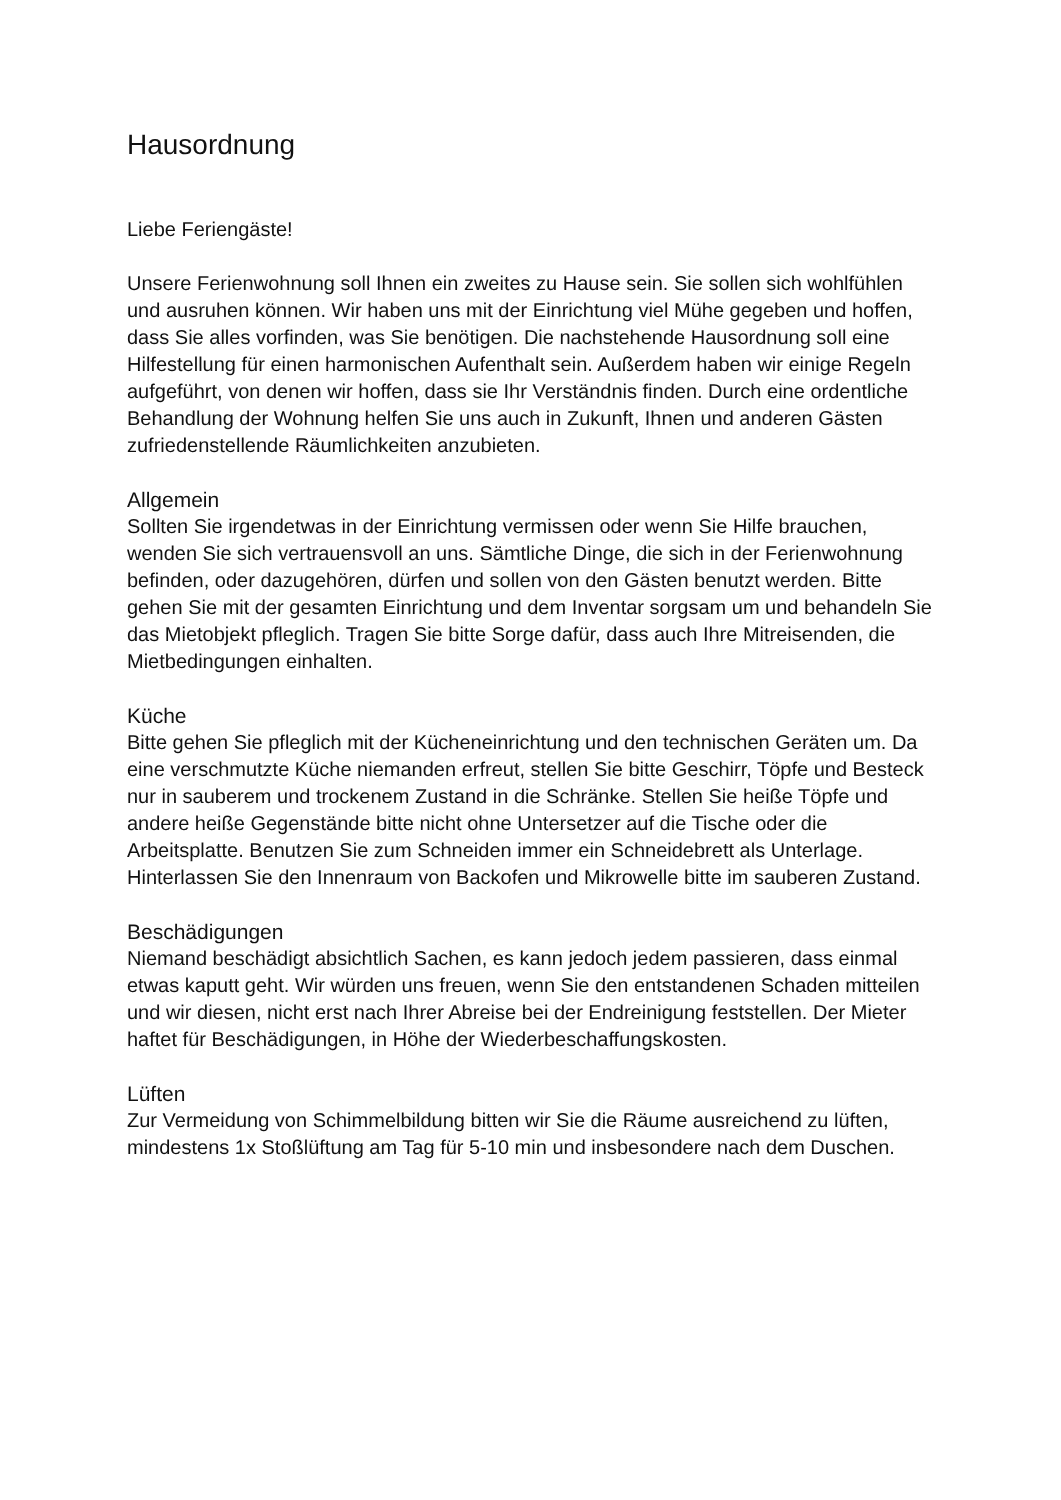Hausordnung
Liebe Feriengäste!
Unsere Ferienwohnung soll Ihnen ein zweites zu Hause sein. Sie sollen sich wohlfühlen und ausruhen können. Wir haben uns mit der Einrichtung viel Mühe gegeben und hoffen, dass Sie alles vorfinden, was Sie benötigen. Die nachstehende Hausordnung soll eine Hilfestellung für einen harmonischen Aufenthalt sein. Außerdem haben wir einige Regeln aufgeführt, von denen wir hoffen, dass sie Ihr Verständnis finden. Durch eine ordentliche Behandlung der Wohnung helfen Sie uns auch in Zukunft, Ihnen und anderen Gästen zufriedenstellende Räumlichkeiten anzubieten.
Allgemein
Sollten Sie irgendetwas in der Einrichtung vermissen oder wenn Sie Hilfe brauchen, wenden Sie sich vertrauensvoll an uns. Sämtliche Dinge, die sich in der Ferienwohnung befinden, oder dazugehören, dürfen und sollen von den Gästen benutzt werden. Bitte gehen Sie mit der gesamten Einrichtung und dem Inventar sorgsam um und behandeln Sie das Mietobjekt pfleglich. Tragen Sie bitte Sorge dafür, dass auch Ihre Mitreisenden, die Mietbedingungen einhalten.
Küche
Bitte gehen Sie pfleglich mit der Kücheneinrichtung und den technischen Geräten um. Da eine verschmutzte Küche niemanden erfreut, stellen Sie bitte Geschirr, Töpfe und Besteck nur in sauberem und trockenem Zustand in die Schränke. Stellen Sie heiße Töpfe und andere heiße Gegenstände bitte nicht ohne Untersetzer auf die Tische oder die Arbeitsplatte. Benutzen Sie zum Schneiden immer ein Schneidebrett als Unterlage. Hinterlassen Sie den Innenraum von Backofen und Mikrowelle bitte im sauberen Zustand.
Beschädigungen
Niemand beschädigt absichtlich Sachen, es kann jedoch jedem passieren, dass einmal etwas kaputt geht. Wir würden uns freuen, wenn Sie den entstandenen Schaden mitteilen und wir diesen, nicht erst nach Ihrer Abreise bei der Endreinigung feststellen. Der Mieter haftet für Beschädigungen, in Höhe der Wiederbeschaffungskosten.
Lüften
Zur Vermeidung von Schimmelbildung bitten wir Sie die Räume ausreichend zu lüften, mindestens 1x Stoßlüftung am Tag für 5-10 min und insbesondere nach dem Duschen.